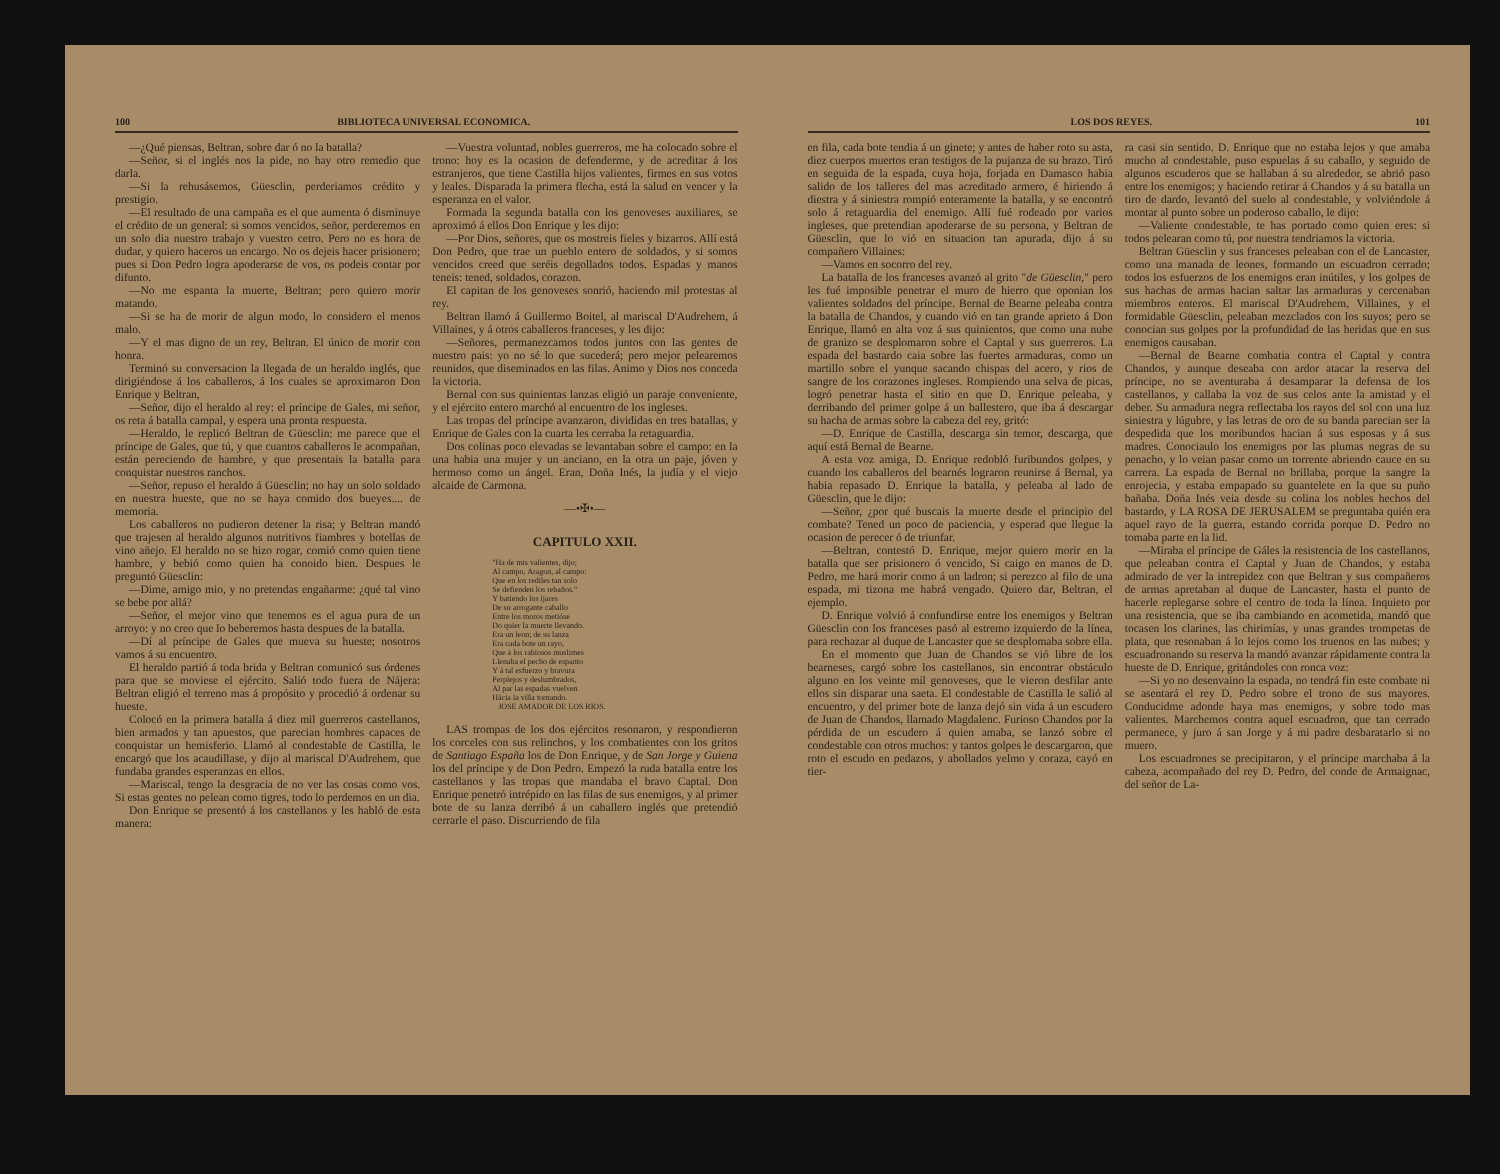100 BIBLIOTECA UNIVERSAL ECONOMICA.
—¿Qué piensas, Beltran, sobre dar ó no la batalla?
—Señor, si el inglés nos la pide, no hay otro remedio que darla.
—Si la rehusásemos, Güesclin, perderiamos crédito y prestigio.
—El resultado de una campaña es el que aumenta ó disminuye el crédito de un general: si somos vencidos, señor, perderemos en un solo dia nuestro trabajo y vuestro cetro. Pero no es hora de dudar, y quiero haceros un encargo. No os dejeis hacer prisionero; pues si Don Pedro logra apoderarse de vos, os podeis contar por difunto.
—No me espanta la muerte, Beltran; pero quiero morir matando.
—Si se ha de morir de algun modo, lo considero el menos malo.
—Y el mas digno de un rey, Beltran. El único de morir con honra.
Terminó su conversacion la llegada de un heraldo inglés, que dirigiéndose á los caballeros, á los cuales se aproximaron Don Enrique y Beltran,
—Señor, dijo el heraldo al rey: el príncipe de Gales, mi señor, os reta á batalla campal, y espera una pronta respuesta.
—Heraldo, le replicó Beltran de Güesclin: me parece que el príncipe de Gales, que tú, y que cuantos caballeros le acompañan, están pereciendo de hambre, y que presentais la batalla para conquistar nuestros ranchos.
—Señor, repuso el heraldo á Güesclin; no hay un solo soldado en nuestra hueste, que no se haya comido dos bueyes.... de memoria.
Los caballeros no pudieron detener la risa; y Beltran mandó que trajesen al heraldo algunos nutritivos fiambres y botellas de vino añejo. El heraldo no se hizo rogar, comió como quien tiene hambre, y bebió como quien ha conoido bien. Despues le preguntó Güesclin:
—Dime, amigo mio, y no pretendas engañarme: ¿qué tal vino se bebe por allá?
—Señor, el mejor vino que tenemos es el agua pura de un arroyo: y no creo que lo beberemos hasta despues de la batalla.
—Dí al príncipe de Gales que mueva su hueste; nosotros vamos á su encuentro.
El heraldo partió á toda brida y Beltran comunicó sus órdenes para que se moviese el ejército. Salió todo fuera de Nájera: Beltran eligió el terreno mas á propósito y procedió á ordenar su hueste.
Colocó en la primera batalla á diez mil guerreros castellanos, bien armados y tan apuestos, que parecian hombres capaces de conquistar un hemisferio. Llamó al condestable de Castilla, le encargó que los acaudillase, y dijo al mariscal D'Audrehem, que fundaba grandes esperanzas en ellos.
—Mariscal, tengo la desgracia de no ver las cosas como vos. Si estas gentes no pelean como tigres, todo lo perdemos en un dia.
Don Enrique se presentó á los castellanos y les habló de esta manera:
—Vuestra voluntad, nobles guerreros, me ha colocado sobre el trono: hoy es la ocasion de defenderme, y de acreditar á los estranjeros, que tiene Castilla hijos valientes, firmes en sus votos y leales. Disparada la primera flecha, está la salud en vencer y la esperanza en el valor.
Formada la segunda batalla con los genoveses auxiliares, se aproximó á ellos Don Enrique y les dijo:
—Por Dios, señores, que os mostreis fieles y bizarros. Allí está Don Pedro, que trae un pueblo entero de soldados, y si somos vencidos creed que seréis degollados todos. Espadas y manos teneis: tened, soldados, corazon.
El capitan de los genoveses sonrió, haciendo mil protestas al rey.
Beltran llamó á Guillermo Boitel, al mariscal D'Audrehem, á Villaines, y á otros caballeros franceses, y les dijo:
—Señores, permanezcamos todos juntos con las gentes de nuestro pais: yo no sé lo que sucederá; pero mejor pelearemos reunidos, que diseminados en las filas. Animo y Dios nos conceda la victoria.
Bernal con sus quinientas lanzas eligió un paraje conveniente, y el ejército entero marchó al encuentro de los ingleses.
Las tropas del príncipe avanzaron, divididas en tres batallas, y Enrique de Gales con la cuarta les cerraba la retaguardia.
Dos colinas poco elevadas se levantaban sobre el campo: en la una habia una mujer y un anciano, en la otra un paje, jóven y hermoso como un ángel. Eran, Doña Inés, la judía y el viejo alcaide de Carmona.
—•✠•—
CAPITULO XXII.
"Ha de mis valientes, dijo;
Al campo, Aragon, al campo:
Que en los rediles tan solo
Se defienden los rebaños."
Y batiendo los ijares
De su arrogante caballo
Entre los moros metióse
Do quier la muerte llevando.
Era un leon; de su lanza
Era cada bote un rayo,
Que á los rabiosos muslimes
Llenaba el pecho de espanto
Y á tal esfuerzo y bravura
Perplejos y deslumbrados,
Al par las espadas vuelven
Hácia la villa tornando.
JOSE AMADOR DE LOS RIOS.
LAS trompas de los dos ejércitos resonaron, y respondieron los corceles con sus relinchos, y los combatientes con los gritos de Santiago España los de Don Enrique, y de San Jorge y Guiena los del príncipe y de Don Pedro. Empezó la ruda batalla entre los castellanos y las tropas que mandaba el bravo Captal. Don Enrique penetró intrépido en las filas de sus enemigos, y al primer bote de su lanza derribó á un caballero inglés que pretendió cerrarle el paso. Discurriendo de fila
LOS DOS REYES. 101
en fila, cada bote tendia á un ginete; y antes de haber roto su asta, diez cuerpos muertos eran testigos de la pujanza de su brazo. Tiró en seguida de la espada, cuya hoja, forjada en Damasco habia salido de los talleres del mas acreditado armero, é hiriendo á diestra y á siniestra rompió enteramente la batalla, y se encontró solo á retaguardia del enemigo. Allí fué rodeado por varios ingleses, que pretendian apoderarse de su persona, y Beltran de Güesclin, que lo vió en situacion tan apurada, dijo á su compañero Villaines:
—Vamos en socorro del rey.
La batalla de los franceses avanzó al grito "de Güesclin," pero les fué imposible penetrar el muro de hierro que oponian los valientes soldados del príncipe. Bernal de Bearne peleaba contra la batalla de Chandos, y cuando vió en tan grande aprieto á Don Enrique, llamó en alta voz á sus quinientos, que como una nube de granizo se desplomaron sobre el Captal y sus guerreros. La espada del bastardo caia sobre las fuertes armaduras, como un martillo sobre el yunque sacando chispas del acero, y rios de sangre de los corazones ingleses. Rompiendo una selva de picas, logró penetrar hasta el sitio en que D. Enrique peleaba, y derribando del primer golpe á un ballestero, que iba á descargar su hacha de armas sobre la cabeza del rey, gritó:
—D. Enrique de Castilla, descarga sin temor, descarga, que aquí está Bernal de Bearne.
A esta voz amiga, D. Enrique redobló furibundos golpes, y cuando los caballeros del bearnés lograron reunirse á Bernal, ya habia repasado D. Enrique la batalla, y peleaba al lado de Güesclin, que le dijo:
—Señor, ¿por qué buscais la muerte desde el principio del combate? Tened un poco de paciencia, y esperad que llegue la ocasion de perecer ó de triunfar.
—Beltran, contestó D. Enrique, mejor quiero morir en la batalla que ser prisionero ó vencido, Si caigo en manos de D. Pedro, me hará morir como á un ladron; si perezco al filo de una espada, mi tizona me habrá vengado. Quiero dar, Beltran, el ejemplo.
D. Enrique volvió á confundirse entre los enemigos y Beltran Güesclin con los franceses pasó al estremo izquierdo de la línea, para rechazar al duque de Lancaster que se desplomaba sobre ella.
En el momento que Juan de Chandos se vió libre de los bearneses, cargó sobre los castellanos, sin encontrar obstáculo alguno en los veinte mil genoveses, que le vieron desfilar ante ellos sin disparar una saeta. El condestable de Castilla le salió al encuentro, y del primer bote de lanza dejó sin vida á un escudero de Juan de Chandos, llamado Magdalenc. Furioso Chandos por la pérdida de un escudero á quien amaba, se lanzó sobre el condestable con otros muchos: y tantos golpes le descargaron, que roto el escudo en pedazos, y abollados yelmo y coraza, cayó en tier-
ra casi sin sentido. D. Enrique que no estaba lejos y que amaba mucho al condestable, puso espuelas á su caballo, y seguido de algunos escuderos que se hallaban á su alrededor, se abrió paso entre los enemigos; y haciendo retirar á Chandos y á su batalla un tiro de dardo, levantó del suelo al condestable, y volviéndole á montar al punto sobre un poderoso caballo, le dijo:
—Valiente condestable, te has portado como quien eres: si todos pelearan como tú, por nuestra tendriamos la victoria.
Beltran Güesclin y sus franceses peleaban con el de Lancaster, como una manada de leones, formando un escuadron cerrado; todos los esfuerzos de los enemigos eran inútiles, y los golpes de sus hachas de armas hacian saltar las armaduras y cercenaban miembros enteros. El mariscal D'Audrehem, Villaines, y el formidable Güesclin, peleaban mezclados con los suyos; pero se conocian sus golpes por la profundidad de las heridas que en sus enemigos causaban.
—Bernal de Bearne combatia contra el Captal y contra Chandos, y aunque deseaba con ardor atacar la reserva del príncipe, no se aventuraba á desamparar la defensa de los castellanos, y callaba la voz de sus celos ante la amistad y el deber. Su armadura negra reflectaba los rayos del sol con una luz siniestra y lúgubre, y las letras de oro de su banda parecian ser la despedida que los moribundos hacian á sus esposas y á sus madres. Conociaulo los enemigos por las plumas negras de su penacho, y lo veian pasar como un torrente abriendo cauce en su carrera. La espada de Bernal no brillaba, porque la sangre la enrojecia, y estaba empapado su guantelete en la que su puño bañaba. Doña Inés veia desde su colina los nobles hechos del bastardo, y LA ROSA DE JERUSALEM se preguntaba quién era aquel rayo de la guerra, estando corrida porque D. Pedro no tomaba parte en la lid.
—Miraba el príncipe de Gáles la resistencia de los castellanos, que peleaban contra el Captal y Juan de Chandos, y estaba admirado de ver la intrepidez con que Beltran y sus compañeros de armas apretaban al duque de Lancaster, hasta el punto de hacerle replegarse sobre el centro de toda la línea. Inquieto por una resistencia, que se iba cambiando en acometida, mandó que tocasen los clarines, las chirimías, y unas grandes trompetas de plata, que resonaban á lo lejos como los truenos en las nubes; y escuadronando su reserva la mandó avanzar rápidamente contra la hueste de D. Enrique, gritándoles con ronca voz:
—Si yo no desenvaino la espada, no tendrá fin este combate ni se asentará el rey D. Pedro sobre el trono de sus mayores. Conducidme adonde haya mas enemigos, y sobre todo mas valientes. Marchemos contra aquel escuadron, que tan cerrado permanece, y juro á san Jorge y á mi padre desbaratarlo si no muero.
Los escuadrones se precipitaron, y el príncipe marchaba á la cabeza, acompañado del rey D. Pedro, del conde de Armaignac, del señor de La-